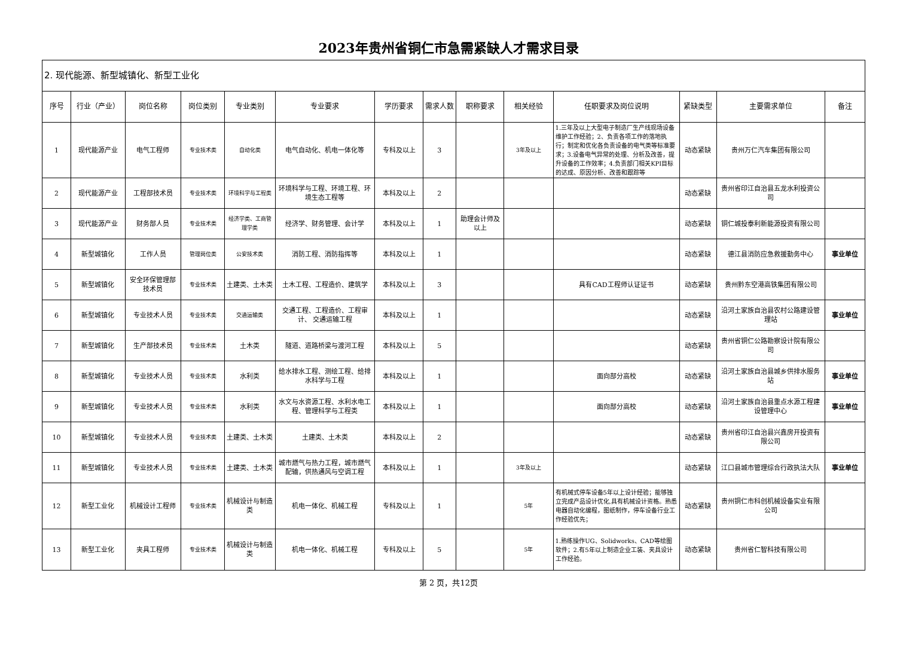2023年贵州省铜仁市急需紧缺人才需求目录
| 2. 现代能源、新型城镇化、新型工业化 | | | | | | | | | | | | | |
| 序号 | 行业（产业） | 岗位名称 | 岗位类别 | 专业类别 | 专业要求 | 学历要求 | 需求人数 | 职称要求 | 相关经验 | 任职要求及岗位说明 | 紧缺类型 | 主要需求单位 | 备注 |
| 1 | 现代能源产业 | 电气工程师 | 专业技术类 | 自动化类 | 电气自动化、机电一体化等 | 专科及以上 | 3 | | 3年及以上 | 1.三年及以上大型电子制造厂生产线现场设备维护工作经验；2、负责各项工作的落地执行；制定和优化各负责设备的电气类等标准要求；3.设备电气异常的处理、分析及改善，提升设备的工作效率；4.负责部门相关KPI目标的达成、原因分析、改善和跟踪等 | 动态紧缺 | 贵州万仁汽车集团有限公司 | |
| 2 | 现代能源产业 | 工程部技术员 | 专业技术类 | 环境科学与工程类 | 环境科学与工程、环境工程、环境生态工程等 | 本科及以上 | 2 | | | | 动态紧缺 | 贵州省印江自治县五龙水利投资公司 | |
| 3 | 现代能源产业 | 财务部人员 | 专业技术类 | 经济学类、工商管理学类 | 经济学、财务管理、会计学 | 本科及以上 | 1 | 助理会计师及以上 | | | 动态紧缺 | 铜仁城投泰利新能源投资有限公司 | |
| 4 | 新型城镇化 | 工作人员 | 管理岗位类 | 公安技术类 | 消防工程、消防指挥等 | 本科及以上 | 1 | | | | 动态紧缺 | 德江县消防应急救援勤务中心 | 事业单位 |
| 5 | 新型城镇化 | 安全环保管理部技术员 | 专业技术类 | 土建类、土木类 | 土木工程、工程造价、建筑学 | 本科及以上 | 3 | | | 具有CAD工程师认证证书 | 动态紧缺 | 贵州黔东空港高铁集团有限公司 | |
| 6 | 新型城镇化 | 专业技术人员 | 专业技术类 | 交通运输类 | 交通工程、工程造价、工程审计、 交通运输工程 | 本科及以上 | 1 | | | | 动态紧缺 | 沿河土家族自治县农村公路建设管理站 | 事业单位 |
| 7 | 新型城镇化 | 生产部技术员 | 专业技术类 | 土木类 | 隧道、道路桥梁与渡河工程 | 本科及以上 | 5 | | | | 动态紧缺 | 贵州省铜仁公路勘察设计院有限公司 | |
| 8 | 新型城镇化 | 专业技术人员 | 专业技术类 | 水利类 | 给水排水工程、测绘工程、给排水科学与工程 | 本科及以上 | 1 | | | 面向部分高校 | 动态紧缺 | 沿河土家族自治县城乡供排水服务站 | 事业单位 |
| 9 | 新型城镇化 | 专业技术人员 | 专业技术类 | 水利类 | 水文与水资源工程、水利水电工程、管理科学与工程类 | 本科及以上 | 1 | | | 面向部分高校 | 动态紧缺 | 沿河土家族自治县重点水源工程建设管理中心 | 事业单位 |
| 10 | 新型城镇化 | 专业技术人员 | 专业技术类 | 土建类、土木类 | 土建类、土木类 | 本科及以上 | 2 | | | | 动态紧缺 | 贵州省印江自治县兴鑫房开投资有限公司 | |
| 11 | 新型城镇化 | 专业技术人员 | 专业技术类 | 土建类、土木类 | 城市燃气与热力工程，城市燃气配输，供热通风与空调工程 | 本科及以上 | 1 | | 3年及以上 | | 动态紧缺 | 江口县城市管理综合行政执法大队 | 事业单位 |
| 12 | 新型工业化 | 机械设计工程师 | 专业技术类 | 机械设计与制造类 | 机电一体化、机械工程 | 专科及以上 | 1 | | 5年 | 有机械式停车设备5年以上设计经验；能够独立完成产品设计优化,具有机械设计资格。熟悉电器自动化编程，图纸制作，停车设备行业工作经验优先； | 动态紧缺 | 贵州铜仁市科创机械设备实业有限公司 | |
| 13 | 新型工业化 | 夹具工程师 | 专业技术类 | 机械设计与制造类 | 机电一体化、机械工程 | 专科及以上 | 5 | | 5年 | 1.熟练操作UG、Solidworks、CAD等绘图软件；2.有5年以上制造企业工装、夹具设计工作经验。 | 动态紧缺 | 贵州省仁智科技有限公司 | |
第 2 页，共12页